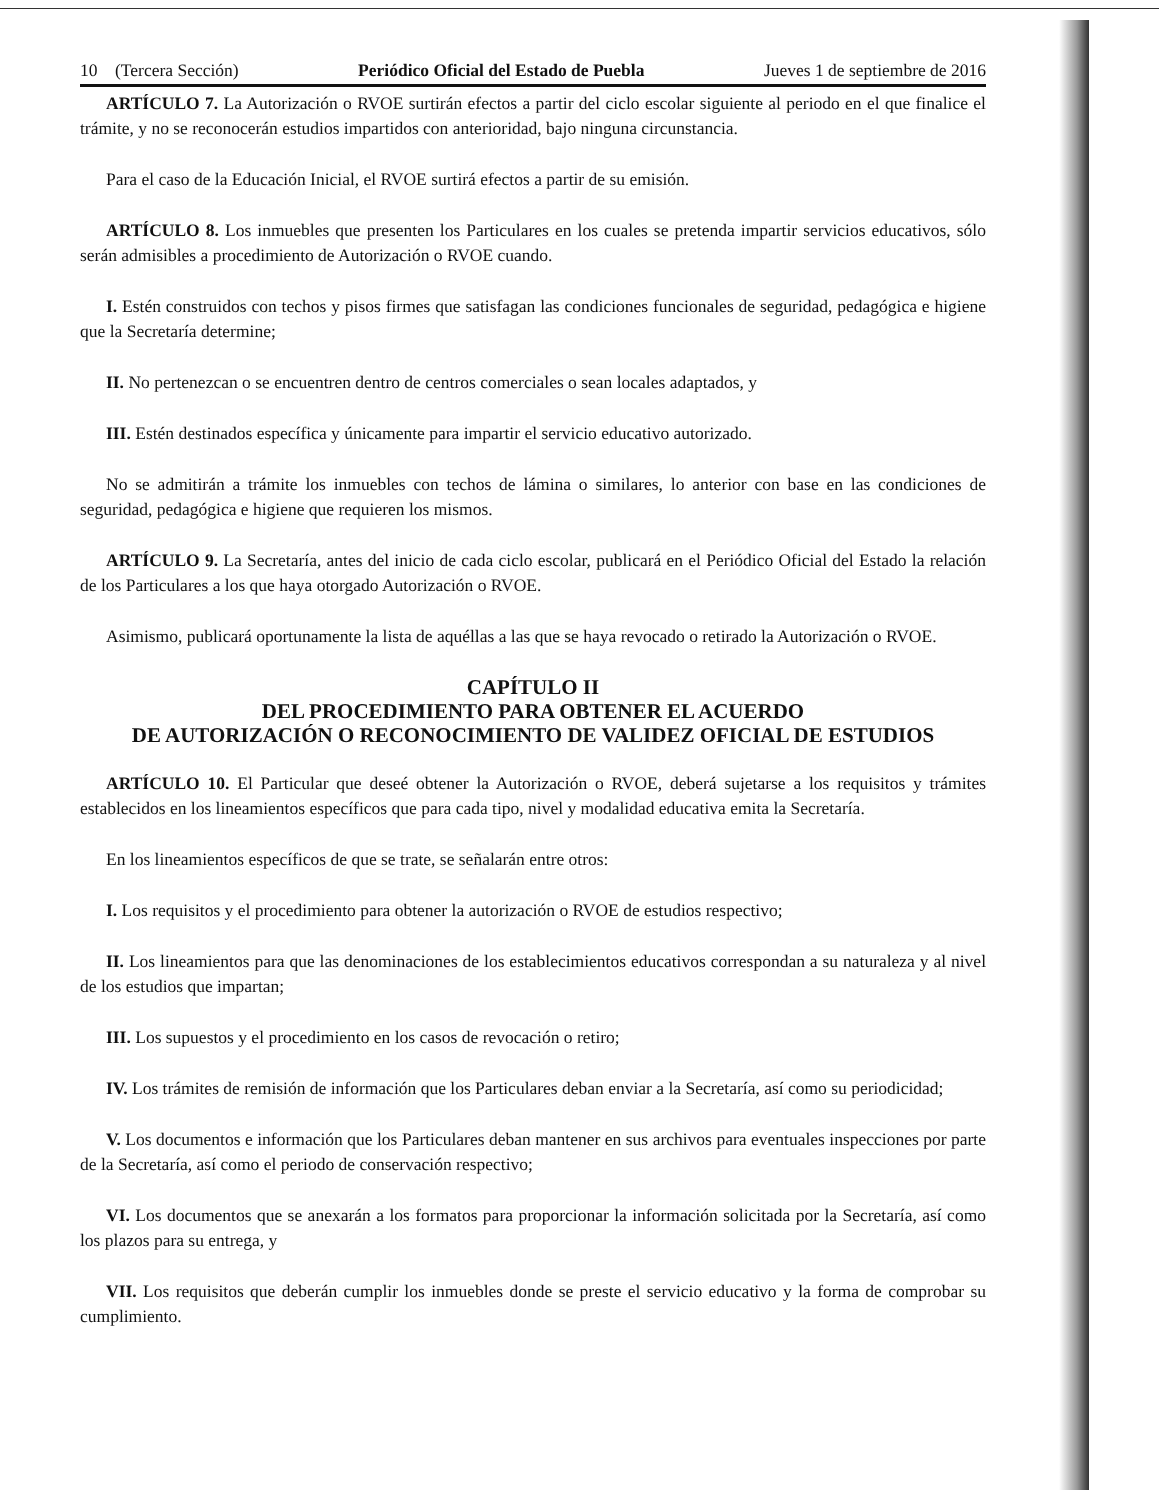10 (Tercera Sección) Periódico Oficial del Estado de Puebla Jueves 1 de septiembre de 2016
ARTÍCULO 7. La Autorización o RVOE surtirán efectos a partir del ciclo escolar siguiente al periodo en el que finalice el trámite, y no se reconocerán estudios impartidos con anterioridad, bajo ninguna circunstancia.
Para el caso de la Educación Inicial, el RVOE surtirá efectos a partir de su emisión.
ARTÍCULO 8. Los inmuebles que presenten los Particulares en los cuales se pretenda impartir servicios educativos, sólo serán admisibles a procedimiento de Autorización o RVOE cuando.
I. Estén construidos con techos y pisos firmes que satisfagan las condiciones funcionales de seguridad, pedagógica e higiene que la Secretaría determine;
II. No pertenezcan o se encuentren dentro de centros comerciales o sean locales adaptados, y
III. Estén destinados específica y únicamente para impartir el servicio educativo autorizado.
No se admitirán a trámite los inmuebles con techos de lámina o similares, lo anterior con base en las condiciones de seguridad, pedagógica e higiene que requieren los mismos.
ARTÍCULO 9. La Secretaría, antes del inicio de cada ciclo escolar, publicará en el Periódico Oficial del Estado la relación de los Particulares a los que haya otorgado Autorización o RVOE.
Asimismo, publicará oportunamente la lista de aquéllas a las que se haya revocado o retirado la Autorización o RVOE.
CAPÍTULO II
DEL PROCEDIMIENTO PARA OBTENER EL ACUERDO
DE AUTORIZACIÓN O RECONOCIMIENTO DE VALIDEZ OFICIAL DE ESTUDIOS
ARTÍCULO 10. El Particular que deseé obtener la Autorización o RVOE, deberá sujetarse a los requisitos y trámites establecidos en los lineamientos específicos que para cada tipo, nivel y modalidad educativa emita la Secretaría.
En los lineamientos específicos de que se trate, se señalarán entre otros:
I. Los requisitos y el procedimiento para obtener la autorización o RVOE de estudios respectivo;
II. Los lineamientos para que las denominaciones de los establecimientos educativos correspondan a su naturaleza y al nivel de los estudios que impartan;
III. Los supuestos y el procedimiento en los casos de revocación o retiro;
IV. Los trámites de remisión de información que los Particulares deban enviar a la Secretaría, así como su periodicidad;
V. Los documentos e información que los Particulares deban mantener en sus archivos para eventuales inspecciones por parte de la Secretaría, así como el periodo de conservación respectivo;
VI. Los documentos que se anexarán a los formatos para proporcionar la información solicitada por la Secretaría, así como los plazos para su entrega, y
VII. Los requisitos que deberán cumplir los inmuebles donde se preste el servicio educativo y la forma de comprobar su cumplimiento.